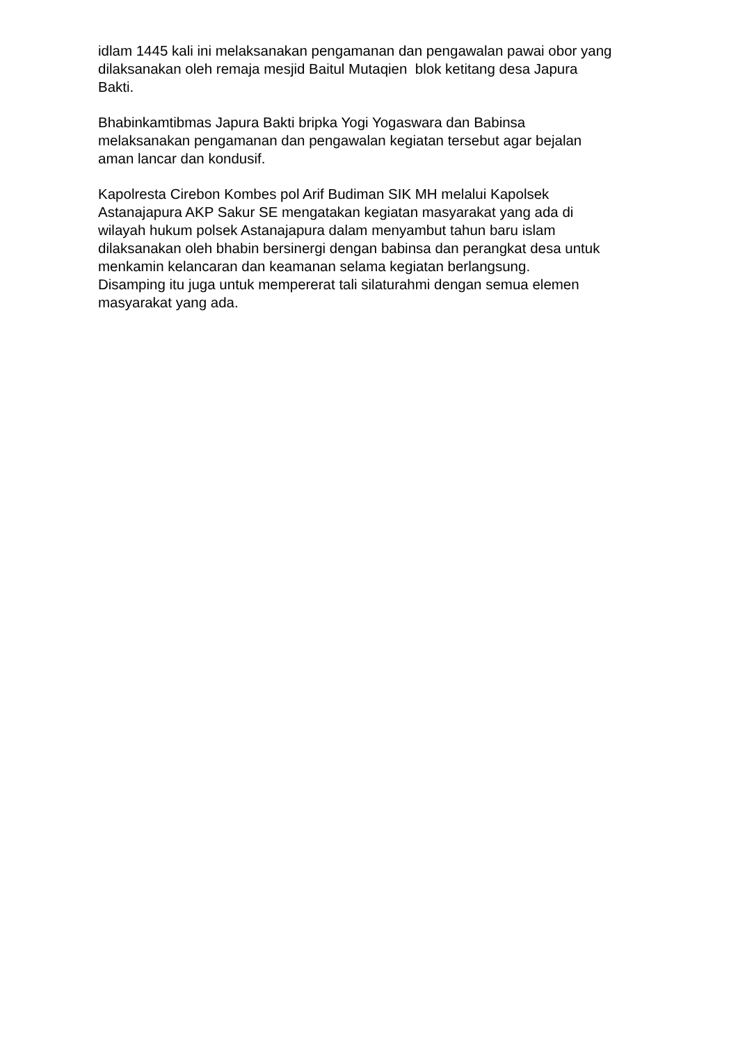idlam 1445 kali ini melaksanakan pengamanan dan pengawalan pawai obor yang
dilaksanakan oleh remaja mesjid Baitul Mutaqien blok ketitang desa Japura
Bakti.
Bhabinkamtibmas Japura Bakti bripka Yogi Yogaswara dan Babinsa
melaksanakan pengamanan dan pengawalan kegiatan tersebut agar bejalan
aman lancar dan kondusif.
Kapolresta Cirebon Kombes pol Arif Budiman SIK MH melalui Kapolsek
Astanajapura AKP Sakur SE mengatakan kegiatan masyarakat yang ada di
wilayah hukum polsek Astanajapura dalam menyambut tahun baru islam
dilaksanakan oleh bhabin bersinergi dengan babinsa dan perangkat desa untuk
menkamin kelancaran dan keamanan selama kegiatan berlangsung.
Disamping itu juga untuk mempererat tali silaturahmi dengan semua elemen
masyarakat yang ada.